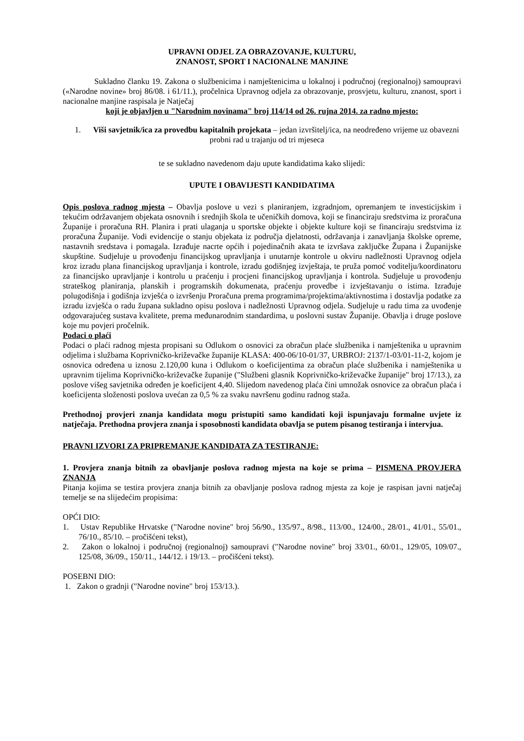UPRAVNI ODJEL ZA OBRAZOVANJE, KULTURU,
ZNANOST, SPORT I NACIONALNE MANJINE
Sukladno članku 19. Zakona o službenicima i namještenicima u lokalnoj i područnoj (regionalnoj) samoupravi («Narodne novine» broj 86/08. i 61/11.), pročelnica Upravnog odjela za obrazovanje, prosvjetu, kulturu, znanost, sport i nacionalne manjine raspisala je Natječaj
koji je objavljen u "Narodnim novinama" broj 114/14 od 26. rujna 2014. za radno mjesto:
1. Viši savjetnik/ica za provedbu kapitalnih projekata – jedan izvršitelj/ica, na neodređeno vrijeme uz obavezni probni rad u trajanju od tri mjeseca
te se sukladno navedenom daju upute kandidatima kako slijedi:
UPUTE I OBAVIJESTI KANDIDATIMA
Opis poslova radnog mjesta – Obavlja poslove u vezi s planiranjem, izgradnjom, opremanjem te investicijskim i tekućim održavanjem objekata osnovnih i srednjih škola te učeničkih domova, koji se financiraju sredstvima iz proračuna Županije i proračuna RH. Planira i prati ulaganja u sportske objekte i objekte kulture koji se financiraju sredstvima iz proračuna Županije. Vodi evidencije o stanju objekata iz područja djelatnosti, održavanja i zanavljanja školske opreme, nastavnih sredstava i pomagala. Izrađuje nacrte općih i pojedinačnih akata te izvršava zaključke Župana i Županijske skupštine. Sudjeluje u provođenju financijskog upravljanja i unutarnje kontrole u okviru nadležnosti Upravnog odjela kroz izradu plana financijskog upravljanja i kontrole, izradu godišnjeg izvještaja, te pruža pomoć voditelju/koordinatoru za financijsko upravljanje i kontrolu u praćenju i procjeni financijskog upravljanja i kontrola. Sudjeluje u provođenju strateškog planiranja, planskih i programskih dokumenata, praćenju provedbe i izvještavanju o istima. Izrađuje polugodišnja i godišnja izvješća o izvršenju Proračuna prema programima/projektima/aktivnostima i dostavlja podatke za izradu izvješća o radu župana sukladno opisu poslova i nadležnosti Upravnog odjela. Sudjeluje u radu tima za uvođenje odgovarajućeg sustava kvalitete, prema međunarodnim standardima, u poslovni sustav Županije. Obavlja i druge poslove koje mu povjeri pročelnik.
Podaci o plaći
Podaci o plaći radnog mjesta propisani su Odlukom o osnovici za obračun plaće službenika i namještenika u upravnim odjelima i službama Koprivničko-križevačke županije KLASA: 400-06/10-01/37, URBROJ: 2137/1-03/01-11-2, kojom je osnovica određena u iznosu 2.120,00 kuna i Odlukom o koeficijentima za obračun plaće službenika i namještenika u upravnim tijelima Koprivničko-križevačke županije ("Službeni glasnik Koprivničko-križevačke županije" broj 17/13.), za poslove višeg savjetnika određen je koeficijent 4,40. Slijedom navedenog plaća čini umnožak osnovice za obračun plaća i koeficijenta složenosti poslova uvećan za 0,5 % za svaku navršenu godinu radnog staža.
Prethodnoj provjeri znanja kandidata mogu pristupiti samo kandidati koji ispunjavaju formalne uvjete iz natječaja. Prethodna provjera znanja i sposobnosti kandidata obavlja se putem pisanog testiranja i intervjua.
PRAVNI IZVORI ZA PRIPREMANJE KANDIDATA ZA TESTIRANJE:
1. Provjera znanja bitnih za obavljanje poslova radnog mjesta na koje se prima – PISMENA PROVJERA ZNANJA
Pitanja kojima se testira provjera znanja bitnih za obavljanje poslova radnog mjesta za koje je raspisan javni natječaj temelje se na slijedećim propisima:
OPĆI DIO:
1. Ustav Republike Hrvatske ("Narodne novine" broj 56/90., 135/97., 8/98., 113/00., 124/00., 28/01., 41/01., 55/01., 76/10., 85/10. – pročišćeni tekst),
2. Zakon o lokalnoj i područnoj (regionalnoj) samoupravi ("Narodne novine" broj 33/01., 60/01., 129/05, 109/07., 125/08, 36/09., 150/11., 144/12. i 19/13. – pročišćeni tekst).
POSEBNI DIO:
1. Zakon o gradnji ("Narodne novine" broj 153/13.).